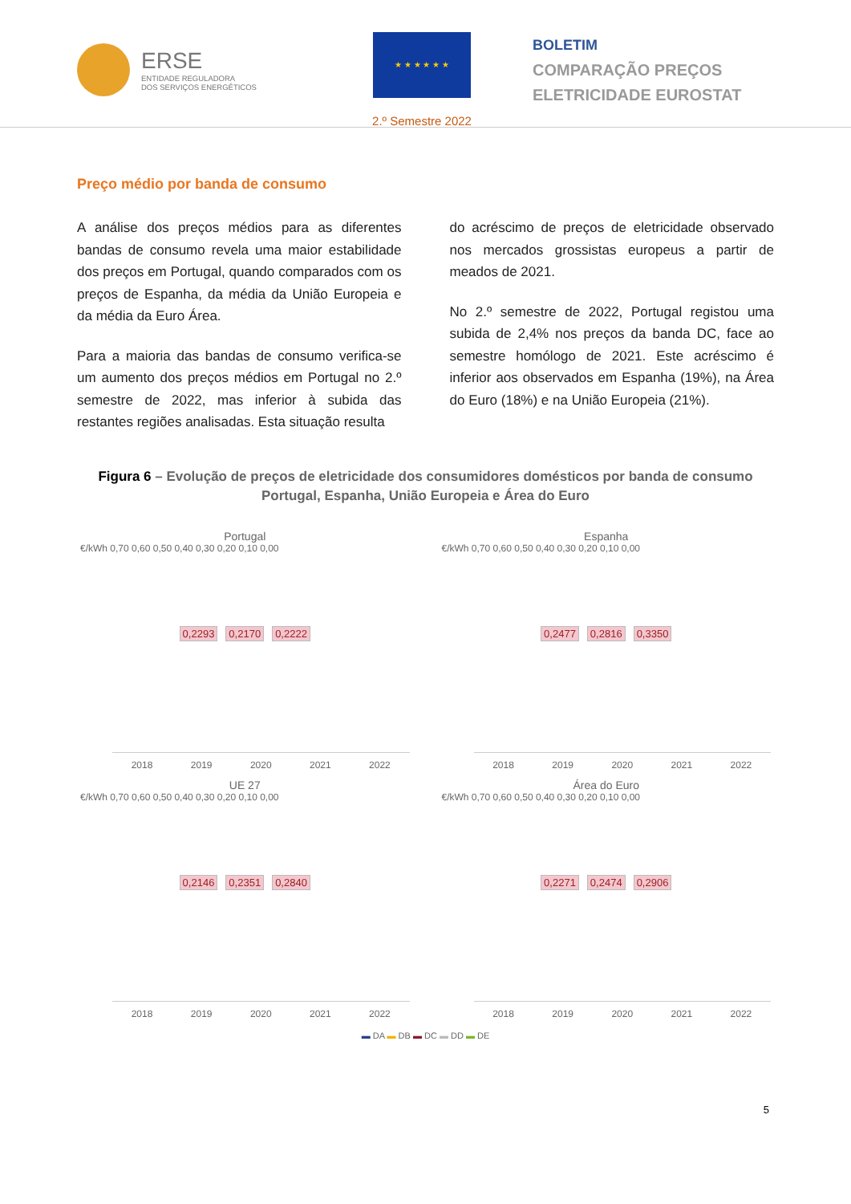ERSE
ENTIDADE REGULADORA
DOS SERVIÇOS ENERGÉTICOS
★ ★ ★ ★ ★ ★
2.º Semestre 2022
BOLETIM
COMPARAÇÃO PREÇOS
ELETRICIDADE EUROSTAT
Preço médio por banda de consumo
A análise dos preços médios para as diferentes bandas de consumo revela uma maior estabilidade dos preços em Portugal, quando comparados com os preços de Espanha, da média da União Europeia e da média da Euro Área.
Para a maioria das bandas de consumo verifica-se um aumento dos preços médios em Portugal no 2.º semestre de 2022, mas inferior à subida das restantes regiões analisadas. Esta situação resulta
do acréscimo de preços de eletricidade observado nos mercados grossistas europeus a partir de meados de 2021.
No 2.º semestre de 2022, Portugal registou uma subida de 2,4% nos preços da banda DC, face ao semestre homólogo de 2021. Este acréscimo é inferior aos observados em Espanha (19%), na Área do Euro (18%) e na União Europeia (21%).
Figura 6 – Evolução de preços de eletricidade dos consumidores domésticos por banda de consumo Portugal, Espanha, União Europeia e Área do Euro
Portugal
€/kWh 0,70 0,60 0,50 0,40 0,30 0,20 0,10 0,00
0,2293 0,2170 0,2222
2018 2019 2020 2021 2022
Espanha
€/kWh 0,70 0,60 0,50 0,40 0,30 0,20 0,10 0,00
0,2477 0,2816 0,3350
2018 2019 2020 2021 2022
UE 27
€/kWh 0,70 0,60 0,50 0,40 0,30 0,20 0,10 0,00
0,2146 0,2351 0,2840
2018 2019 2020 2021 2022
Área do Euro
€/kWh 0,70 0,60 0,50 0,40 0,30 0,20 0,10 0,00
0,2271 0,2474 0,2906
2018 2019 2020 2021 2022
▬ DA ▬ DB ▬ DC ▬ DD ▬ DE
5